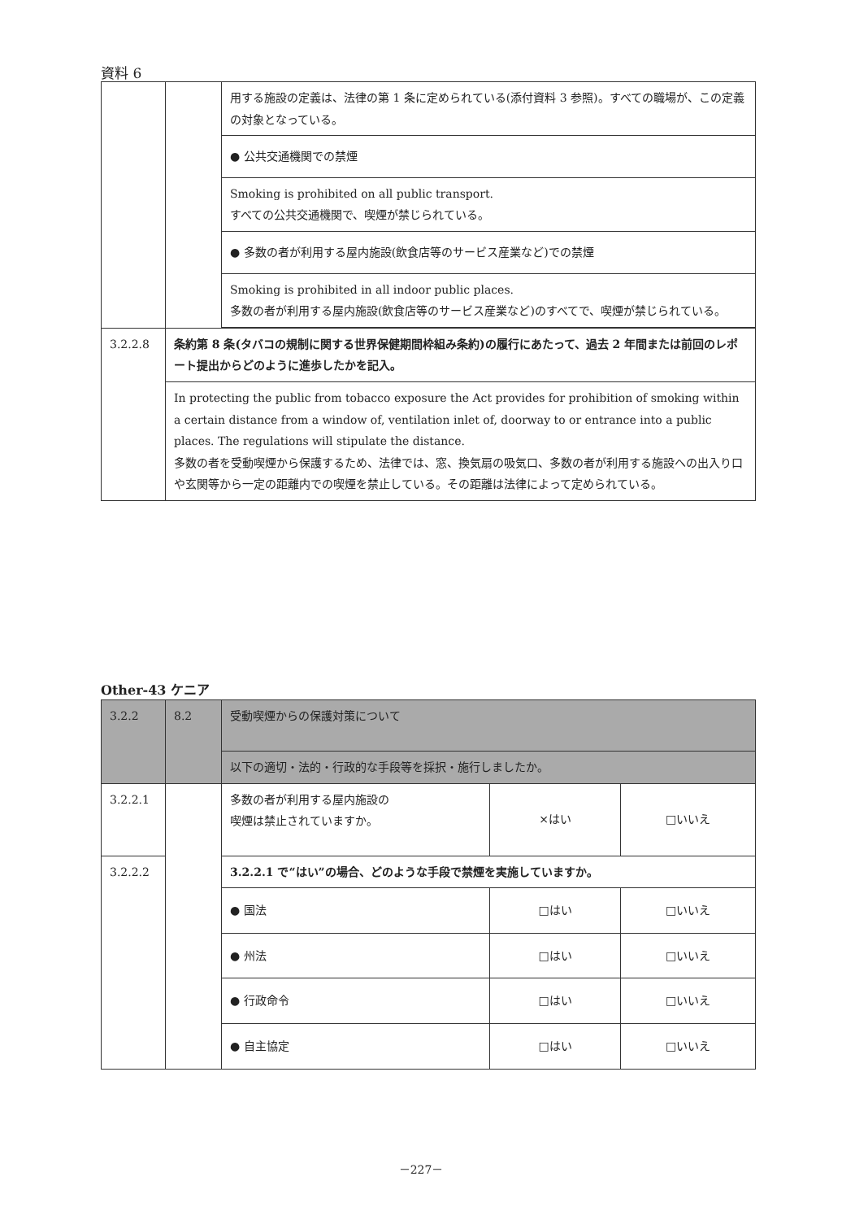資料 6
| | | 用する施設の定義は、法律の第 1 条に定められている(添付資料 3 参照)。すべての職場が、この定義の対象となっている。 |
| | | ● 公共交通機関での禁煙 |
| | | Smoking is prohibited on all public transport. すべての公共交通機関で、喫煙が禁じられている。 |
| | | ● 多数の者が利用する屋内施設(飲食店等のサービス産業など)での禁煙 |
| | | Smoking is prohibited in all indoor public places. 多数の者が利用する屋内施設(飲食店等のサービス産業など)のすべてで、喫煙が禁じられている。 |
| 3.2.2.8 | 条約第 8 条(タバコの規制に関する世界保健期間枠組み条約)の履行にあたって、過去 2 年間または前回のレポート提出からどのように進歩したかを記入。 | |
| | In protecting the public from tobacco exposure the Act provides for prohibition of smoking within a certain distance from a window of, ventilation inlet of, doorway to or entrance into a public places. The regulations will stipulate the distance. 多数の者を受動喫煙から保護するため、法律では、窓、換気扇の吸気口、多数の者が利用する施設への出入り口や玄関等から一定の距離内での喫煙を禁止している。その距離は法律によって定められている。 | |
Other-43 ケニア
| 3.2.2 | 8.2 | 受動喫煙からの保護対策について | | |
| | | 以下の適切・法的・行政的な手段等を採択・施行しましたか。 | | |
| 3.2.2.1 | | 多数の者が利用する屋内施設の 喫煙は禁止されていますか。 | ×はい | □いいえ |
| 3.2.2.2 | | 3.2.2.1 で“はい”の場合、どのような手段で禁煙を実施していますか。 | | |
| | | ● 国法 | □はい | □いいえ |
| | | ● 州法 | □はい | □いいえ |
| | | ● 行政命令 | □はい | □いいえ |
| | | ● 自主協定 | □はい | □いいえ |
－227－